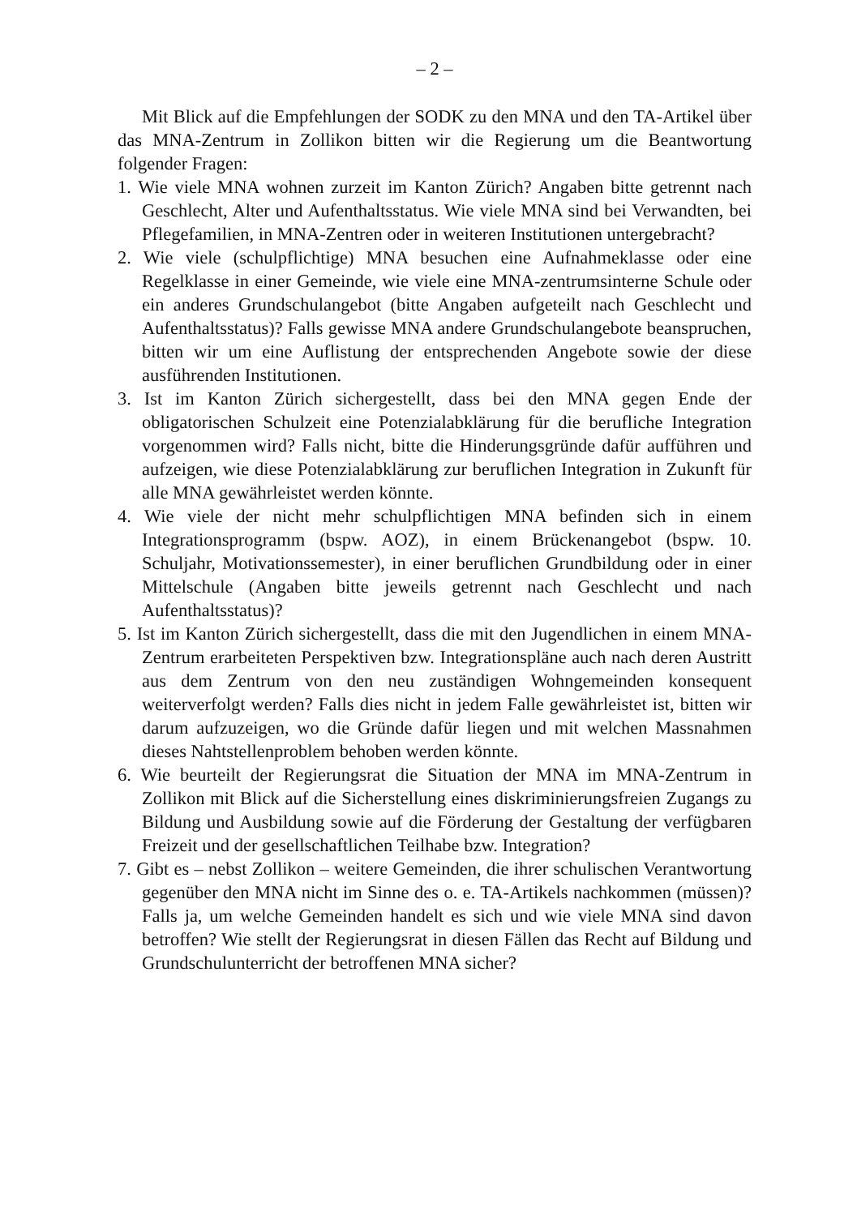– 2 –
Mit Blick auf die Empfehlungen der SODK zu den MNA und den TA-Artikel über das MNA-Zentrum in Zollikon bitten wir die Regierung um die Beantwortung folgender Fragen:
1. Wie viele MNA wohnen zurzeit im Kanton Zürich? Angaben bitte getrennt nach Geschlecht, Alter und Aufenthaltsstatus. Wie viele MNA sind bei Verwandten, bei Pflegefamilien, in MNA-Zentren oder in weiteren Institutionen untergebracht?
2. Wie viele (schulpflichtige) MNA besuchen eine Aufnahmeklasse oder eine Regelklasse in einer Gemeinde, wie viele eine MNA-zentrumsinterne Schule oder ein anderes Grundschulangebot (bitte Angaben aufgeteilt nach Geschlecht und Aufenthaltsstatus)? Falls gewisse MNA andere Grundschulangebote beanspruchen, bitten wir um eine Auflistung der entsprechenden Angebote sowie der diese ausführenden Institutionen.
3. Ist im Kanton Zürich sichergestellt, dass bei den MNA gegen Ende der obligatorischen Schulzeit eine Potenzialabklärung für die berufliche Integration vorgenommen wird? Falls nicht, bitte die Hinderungsgründe dafür aufführen und aufzeigen, wie diese Potenzialabklärung zur beruflichen Integration in Zukunft für alle MNA gewährleistet werden könnte.
4. Wie viele der nicht mehr schulpflichtigen MNA befinden sich in einem Integrationsprogramm (bspw. AOZ), in einem Brückenangebot (bspw. 10. Schuljahr, Motivationssemester), in einer beruflichen Grundbildung oder in einer Mittelschule (Angaben bitte jeweils getrennt nach Geschlecht und nach Aufenthaltsstatus)?
5. Ist im Kanton Zürich sichergestellt, dass die mit den Jugendlichen in einem MNA-Zentrum erarbeiteten Perspektiven bzw. Integrationspläne auch nach deren Austritt aus dem Zentrum von den neu zuständigen Wohngemeinden konsequent weiterverfolgt werden? Falls dies nicht in jedem Falle gewährleistet ist, bitten wir darum aufzuzeigen, wo die Gründe dafür liegen und mit welchen Massnahmen dieses Nahtstellenproblem behoben werden könnte.
6. Wie beurteilt der Regierungsrat die Situation der MNA im MNA-Zentrum in Zollikon mit Blick auf die Sicherstellung eines diskriminierungsfreien Zugangs zu Bildung und Ausbildung sowie auf die Förderung der Gestaltung der verfügbaren Freizeit und der gesellschaftlichen Teilhabe bzw. Integration?
7. Gibt es – nebst Zollikon – weitere Gemeinden, die ihrer schulischen Verantwortung gegenüber den MNA nicht im Sinne des o. e. TA-Artikels nachkommen (müssen)? Falls ja, um welche Gemeinden handelt es sich und wie viele MNA sind davon betroffen? Wie stellt der Regierungsrat in diesen Fällen das Recht auf Bildung und Grundschulunterricht der betroffenen MNA sicher?